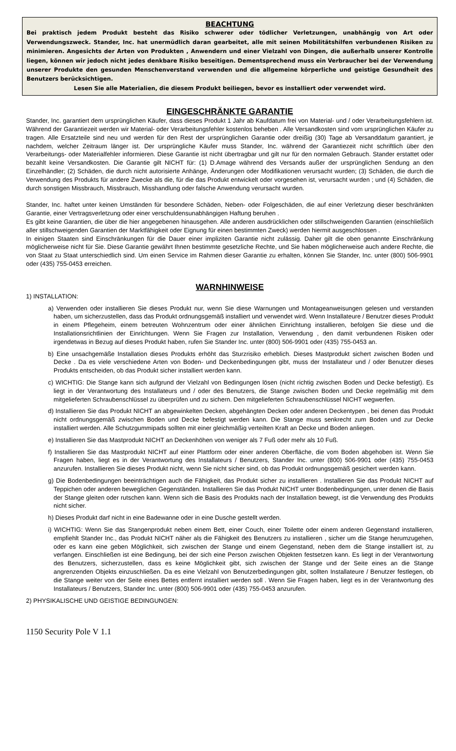BEACHTUNG
Bei praktisch jedem Produkt besteht das Risiko schwerer oder tödlicher Verletzungen, unabhängig von Art oder Verwendungszweck. Stander, Inc. hat unermüdlich daran gearbeitet, alle mit seinen Mobilitätshilfen verbundenen Risiken zu minimieren. Angesichts der Arten von Produkten , Anwendern und einer Vielzahl von Dingen, die außerhalb unserer Kontrolle liegen, können wir jedoch nicht jedes denkbare Risiko beseitigen. Dementsprechend muss ein Verbraucher bei der Verwendung unserer Produkte den gesunden Menschenverstand verwenden und die allgemeine körperliche und geistige Gesundheit des Benutzers berücksichtigen.
Lesen Sie alle Materialien, die diesem Produkt beiliegen, bevor es installiert oder verwendet wird.
EINGESCHRÄNKTE GARANTIE
Stander, Inc. garantiert dem ursprünglichen Käufer, dass dieses Produkt 1 Jahr ab Kaufdatum frei von Material- und / oder Verarbeitungsfehlern ist. Während der Garantiezeit werden wir Material- oder Verarbeitungsfehler kostenlos beheben . Alle Versandkosten sind vom ursprünglichen Käufer zu tragen. Alle Ersatzteile sind neu und werden für den Rest der ursprünglichen Garantie oder dreißig (30) Tage ab Versanddatum garantiert, je nachdem, welcher Zeitraum länger ist. Der ursprüngliche Käufer muss Stander, Inc. während der Garantiezeit nicht schriftlich über den Verarbeitungs- oder Materialfehler informieren. Diese Garantie ist nicht übertragbar und gilt nur für den normalen Gebrauch. Stander erstattet oder bezahlt keine Versandkosten. Die Garantie gilt NICHT für: (1) D.Amage während des Versands außer der ursprünglichen Sendung an den Einzelhändler; (2) Schäden, die durch nicht autorisierte Anhänge, Änderungen oder Modifikationen verursacht wurden; (3) Schäden, die durch die Verwendung des Produkts für andere Zwecke als die, für die das Produkt entwickelt oder vorgesehen ist, verursacht wurden ; und (4) Schäden, die durch sonstigen Missbrauch, Missbrauch, Misshandlung oder falsche Anwendung verursacht wurden.
Stander, Inc. haftet unter keinen Umständen für besondere Schäden, Neben- oder Folgeschäden, die auf einer Verletzung dieser beschränkten Garantie, einer Vertragsverletzung oder einer verschuldensunabhängigen Haftung beruhen .
Es gibt keine Garantien, die über die hier angegebenen hinausgehen. Alle anderen ausdrücklichen oder stillschweigenden Garantien (einschließlich aller stillschweigenden Garantien der Marktfähigkeit oder Eignung für einen bestimmten Zweck) werden hiermit ausgeschlossen .
In einigen Staaten sind Einschränkungen für die Dauer einer impliziten Garantie nicht zulässig. Daher gilt die oben genannte Einschränkung möglicherweise nicht für Sie. Diese Garantie gewährt Ihnen bestimmte gesetzliche Rechte, und Sie haben möglicherweise auch andere Rechte, die von Staat zu Staat unterschiedlich sind. Um einen Service im Rahmen dieser Garantie zu erhalten, können Sie Stander, Inc. unter (800) 506-9901 oder (435) 755-0453 erreichen.
WARNHINWEISE
1) INSTALLATION:
a) Verwenden oder installieren Sie dieses Produkt nur, wenn Sie diese Warnungen und Montageanweisungen gelesen und verstanden haben, um sicherzustellen, dass das Produkt ordnungsgemäß installiert und verwendet wird. Wenn Installateure / Benutzer dieses Produkt in einem Pflegeheim, einem betreuten Wohnzentrum oder einer ähnlichen Einrichtung installieren, befolgen Sie diese und die Installationsrichtlinien der Einrichtungen. Wenn Sie Fragen zur Installation, Verwendung , den damit verbundenen Risiken oder irgendetwas in Bezug auf dieses Produkt haben, rufen Sie Stander Inc. unter (800) 506-9901 oder (435) 755-0453 an.
b) Eine unsachgemäße Installation dieses Produkts erhöht das Sturzrisiko erheblich. Dieses Mastprodukt sichert zwischen Boden und Decke . Da es viele verschiedene Arten von Boden- und Deckenbedingungen gibt, muss der Installateur und / oder Benutzer dieses Produkts entscheiden, ob das Produkt sicher installiert werden kann.
c) WICHTIG: Die Stange kann sich aufgrund der Vielzahl von Bedingungen lösen (nicht richtig zwischen Boden und Decke befestigt). Es liegt in der Verantwortung des Installateurs und / oder des Benutzers, die Stange zwischen Boden und Decke regelmäßig mit dem mitgelieferten Schraubenschlüssel zu überprüfen und zu sichern. Den mitgelieferten Schraubenschlüssel NICHT wegwerfen.
d) Installieren Sie das Produkt NICHT an abgewinkelten Decken, abgehängten Decken oder anderen Deckentypen , bei denen das Produkt nicht ordnungsgemäß zwischen Boden und Decke befestigt werden kann. Die Stange muss senkrecht zum Boden und zur Decke installiert werden. Alle Schutzgummipads sollten mit einer gleichmäßig verteilten Kraft an Decke und Boden anliegen.
e) Installieren Sie das Mastprodukt NICHT an Deckenhöhen von weniger als 7 Fuß oder mehr als 10 Fuß.
f) Installieren Sie das Mastprodukt NICHT auf einer Plattform oder einer anderen Oberfläche, die vom Boden abgehoben ist. Wenn Sie Fragen haben, liegt es in der Verantwortung des Installateurs / Benutzers, Stander Inc. unter (800) 506-9901 oder (435) 755-0453 anzurufen. Installieren Sie dieses Produkt nicht, wenn Sie nicht sicher sind, ob das Produkt ordnungsgemäß gesichert werden kann.
g) Die Bodenbedingungen beeinträchtigen auch die Fähigkeit, das Produkt sicher zu installieren . Installieren Sie das Produkt NICHT auf Teppichen oder anderen beweglichen Gegenständen. Installieren Sie das Produkt NICHT unter Bodenbedingungen, unter denen die Basis der Stange gleiten oder rutschen kann. Wenn sich die Basis des Produkts nach der Installation bewegt, ist die Verwendung des Produkts nicht sicher.
h) Dieses Produkt darf nicht in eine Badewanne oder in eine Dusche gestellt werden.
i) WICHTIG: Wenn Sie das Stangenprodukt neben einem Bett, einer Couch, einer Toilette oder einem anderen Gegenstand installieren, empfiehlt Stander Inc., das Produkt NICHT näher als die Fähigkeit des Benutzers zu installieren , sicher um die Stange herumzugehen, oder es kann eine geben Möglichkeit, sich zwischen der Stange und einem Gegenstand, neben dem die Stange installiert ist, zu verfangen. Einschließen ist eine Bedingung, bei der sich eine Person zwischen Objekten festsetzen kann. Es liegt in der Verantwortung des Benutzers, sicherzustellen, dass es keine Möglichkeit gibt, sich zwischen der Stange und der Seite eines an die Stange angrenzenden Objekts einzuschließen. Da es eine Vielzahl von Benutzerbedingungen gibt, sollten Installateure / Benutzer festlegen, ob die Stange weiter von der Seite eines Bettes entfernt installiert werden soll . Wenn Sie Fragen haben, liegt es in der Verantwortung des Installateurs / Benutzers, Stander Inc. unter (800) 506-9901 oder (435) 755-0453 anzurufen.
2) PHYSIKALISCHE UND GEISTIGE BEDINGUNGEN:
1150 Security Pole V 1.1